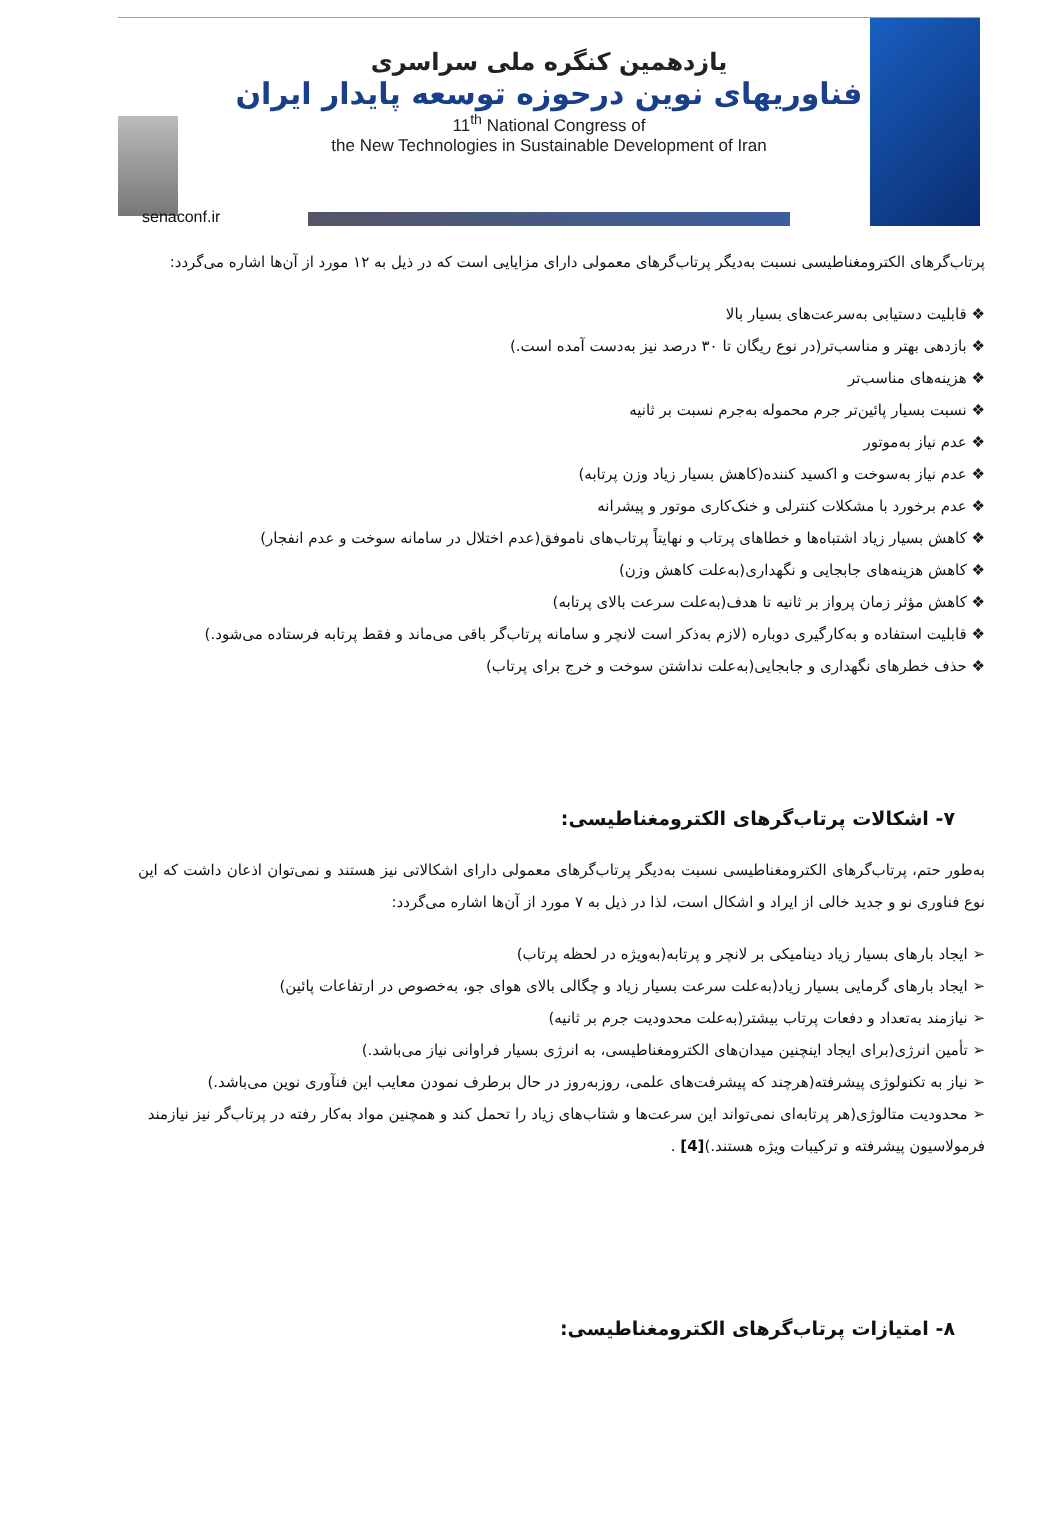یازدهمین کنگره ملی سراسری
فناوریهای نوین درحوزه توسعه پایدار ایران
11<sup>th</sup> National Congress of
the New Technologies in Sustainable Development of Iran
senaconf.ir
پرتاب‌گرهای الکترومغناطیسی نسبت به‌دیگر پرتاب‌گرهای معمولی دارای مزایایی است که در ذیل به ۱۲ مورد از آن‌ها اشاره می‌گردد:
❖ قابلیت دستیابی به‌سرعت‌های بسیار بالا
❖ بازدهی بهتر و مناسب‌تر(در نوع ریگان تا ۳۰ درصد نیز به‌دست آمده است.)
❖ هزینه‌های مناسب‌تر
❖ نسبت بسیار پائین‌تر جرم محموله به‌جرم نسبت بر ثانیه
❖ عدم نیاز به‌موتور
❖ عدم نیاز به‌سوخت و اکسید کننده(کاهش بسیار زیاد وزن پرتابه)
❖ عدم برخورد با مشکلات کنترلی و خنک‌کاری موتور و پیشرانه
❖ کاهش بسیار زیاد اشتباه‌ها و خطاهای پرتاب و نهایتاً پرتاب‌های ناموفق(عدم اختلال در سامانه سوخت و عدم انفجار)
❖ کاهش هزینه‌های جابجایی و نگهداری(به‌علت کاهش وزن)
❖ کاهش مؤثر زمان پرواز بر ثانیه تا هدف(به‌علت سرعت بالای پرتابه)
❖ قابلیت استفاده و به‌کارگیری دوباره (لازم به‌ذکر است لانچر و سامانه پرتاب‌گر باقی می‌ماند و فقط پرتابه فرستاده می‌شود.)
❖ حذف خطرهای نگهداری و جابجایی(به‌علت نداشتن سوخت و خرج برای پرتاب)
۷- اشکالات پرتاب‌گرهای الکترومغناطیسی:
به‌طور حتم، پرتاب‌گرهای الکترومغناطیسی نسبت به‌دیگر پرتاب‌گرهای معمولی دارای اشکالاتی نیز هستند و نمی‌توان اذعان داشت که این نوع فناوری نو و جدید خالی از ایراد و اشکال است، لذا در ذیل به ۷ مورد از آن‌ها اشاره می‌گردد:
➢ ایجاد بارهای بسیار زیاد دینامیکی بر لانچر و پرتابه(به‌ویژه در لحظه پرتاب)
➢ ایجاد بارهای گرمایی بسیار زیاد(به‌علت سرعت بسیار زیاد و چگالی بالای هوای جو، به‌خصوص در ارتفاعات پائین)
➢ نیازمند به‌تعداد و دفعات پرتاب بیشتر(به‌علت محدودیت جرم بر ثانیه)
➢ تأمین انرژی(برای ایجاد اینچنین میدان‌های الکترومغناطیسی، به انرژی بسیار فراوانی نیاز می‌باشد.)
➢ نیاز به تکنولوژی پیشرفته(هرچند که پیشرفت‌های علمی، روزبه‌روز در حال برطرف نمودن معایب این فنآوری نوین می‌باشد.)
➢ محدودیت متالوژی(هر پرتابه‌ای نمی‌تواند این سرعت‌ها و شتاب‌های زیاد را تحمل کند و همچنین مواد به‌کار رفته در پرتاب‌گر نیز نیازمند فرمولاسیون پیشرفته و ترکیبات ویژه هستند.)[4] .
۸- امتیازات پرتاب‌گرهای الکترومغناطیسی: